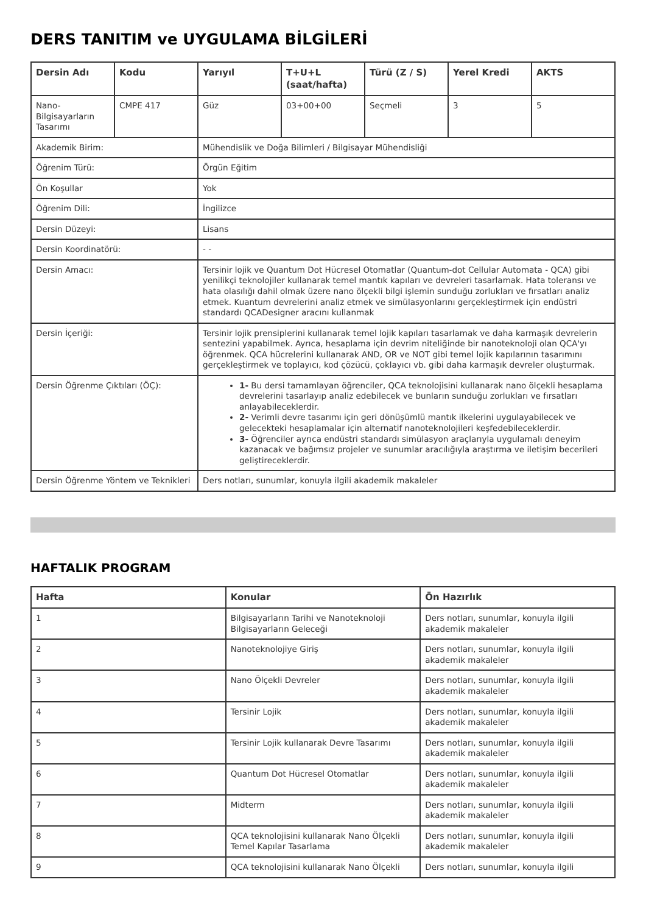DERS TANITIM ve UYGULAMA BİLGİLERİ
| Dersin Adı | Kodu | Yarıyıl | T+U+L (saat/hafta) | Türü (Z / S) | Yerel Kredi | AKTS |
| --- | --- | --- | --- | --- | --- | --- |
| Nano-Bilgisayarların Tasarımı | CMPE 417 | Güz | 03+00+00 | Seçmeli | 3 | 5 |
| Akademik Birim: | | Mühendislik ve Doğa Bilimleri / Bilgisayar Mühendisliği | | | | |
| Öğrenim Türü: | | Örgün Eğitim | | | | |
| Ön Koşullar | | Yok | | | | |
| Öğrenim Dili: | | İngilizce | | | | |
| Dersin Düzeyi: | | Lisans | | | | |
| Dersin Koordinatörü: | | - - | | | | |
| Dersin Amacı: | | Tersinir lojik ve Quantum Dot Hücresel Otomatlar (Quantum-dot Cellular Automata - QCA) gibi yenilikçi teknolojiler kullanarak temel mantık kapıları ve devreleri tasarlamak. Hata toleransı ve hata olasılığı dahil olmak üzere nano ölçekli bilgi işlemin sunduğu zorlukları ve fırsatları analiz etmek. Kuantum devrelerini analiz etmek ve simülasyonlarını gerçekleştirmek için endüstri standardı QCADesigner aracını kullanmak | | | | |
| Dersin İçeriği: | | Tersinir lojik prensiplerini kullanarak temel lojik kapıları tasarlamak ve daha karmaşık devrelerin sentezini yapabilmek. Ayrıca, hesaplama için devrim niteliğinde bir nanoteknoloji olan QCA'yı öğrenmek. QCA hücrelerini kullanarak AND, OR ve NOT gibi temel lojik kapılarının tasarımını gerçekleştirmek ve toplayıcı, kod çözücü, çoklayıcı vb. gibi daha karmaşık devreler oluşturmak. | | | | |
| Dersin Öğrenme Çıktıları (ÖÇ): | | 1- Bu dersi tamamlayan öğrenciler, QCA teknolojisini kullanarak nano ölçekli hesaplama devrelerini tasarlayıp analiz edebilecek ve bunların sunduğu zorlukları ve fırsatları anlayabileceklerdir. 2- Verimli devre tasarımı için geri dönüşümlü mantık ilkelerini uygulayabilecek ve gelecekteki hesaplamalar için alternatif nanoteknolojileri keşfedebileceklerdir. 3- Öğrenciler ayrıca endüstri standardı simülasyon araçlarıyla uygulamalı deneyim kazanacak ve bağımsız projeler ve sunumlar aracılığıyla araştırma ve iletişim becerileri geliştireceklerdir. | | | | |
| Dersin Öğrenme Yöntem ve Teknikleri | | Ders notları, sunumlar, konuyla ilgili akademik makaleler | | | | |
HAFTALIK PROGRAM
| Hafta | Konular | Ön Hazırlık |
| --- | --- | --- |
| 1 | Bilgisayarların Tarihi ve Nanoteknoloji Bilgisayarların Geleceği | Ders notları, sunumlar, konuyla ilgili akademik makaleler |
| 2 | Nanoteknolojiye Giriş | Ders notları, sunumlar, konuyla ilgili akademik makaleler |
| 3 | Nano Ölçekli Devreler | Ders notları, sunumlar, konuyla ilgili akademik makaleler |
| 4 | Tersinir Lojik | Ders notları, sunumlar, konuyla ilgili akademik makaleler |
| 5 | Tersinir Lojik kullanarak Devre Tasarımı | Ders notları, sunumlar, konuyla ilgili akademik makaleler |
| 6 | Quantum Dot Hücresel Otomatlar | Ders notları, sunumlar, konuyla ilgili akademik makaleler |
| 7 | Midterm | Ders notları, sunumlar, konuyla ilgili akademik makaleler |
| 8 | QCA teknolojisini kullanarak Nano Ölçekli Temel Kapılar Tasarlama | Ders notları, sunumlar, konuyla ilgili akademik makaleler |
| 9 | QCA teknolojisini kullanarak Nano Ölçekli | Ders notları, sunumlar, konuyla ilgili |